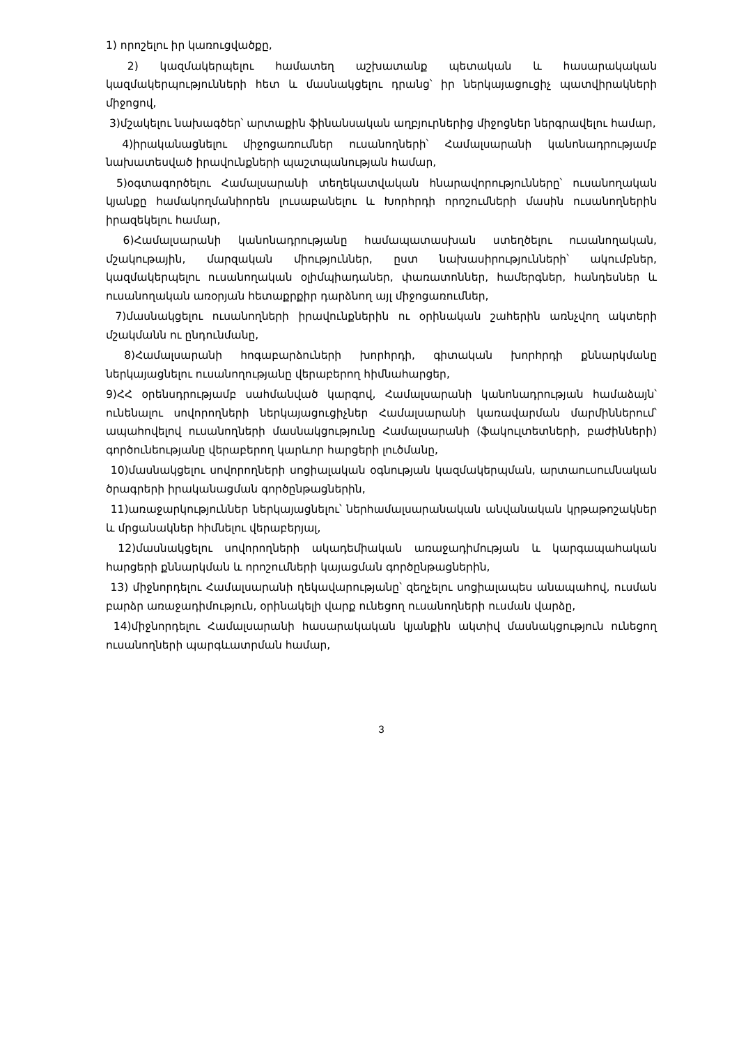1) որոշելու իր կառուցվածքը,
2) կազմակերպելու համատեղ աշխատանք պետական և հասարակական կազմակերպությունների հետ և մասնակցելու դրանց՝ իր ներկայացուցիչ պատվիրակների միջոցով,
3)մշակելու նախագծեր՝ արտաքին ֆինանսական աղբյուրներից միջոցներ ներգրավելու համար,
4)իրականացնելու միջոցառումներ ուսանողների՝ Համալսարանի կանոնադրությամբ նախատեսված իրավունքների պաշտպանության համար,
5)օգտագործելու Համալսարանի տեղեկատվական հնարավորությունները՝ ուսանողական կյանքը համակողմանիորեն լուսաբանելու և Խորհրդի որոշումների մասին ուսանողներին իրազեկելու համար,
6)Համալսարանի կանոնադրությանը համապատասխան ստեղծելու ուսանողական, մշակութային, մարզական միություններ, ըստ նախասիրությունների՝ ակումբներ, կազմակերպելու ուսանողական օլիմպիադաներ, փառատոններ, համերգներ, հանդեսներ և ուսանողական առօրյան հետաքրքիր դարձնող այլ միջոցառումներ,
7)մասնակցելու ուսանողների իրավունքներին ու օրինական շահերին առնչվող ակտերի մշակմանն ու ընդունմանը,
8)Համալսարանի հոգաբարձուների խորհրդի, գիտական խորհրդի քննարկմանը ներկայացնելու ուսանողությանը վերաբերող հիմնահարցեր,
9)ՀՀ օրենսդրությամբ սահմանված կարգով, Համալսարանի կանոնադրության համաձայն՝ ունենալու սովորողների ներկայացուցիչներ Համալսարանի կառավարման մարմիններում՝ ապահովելով ուսանողների մասնակցությունը Համալսարանի (ֆակուլտետների, բաժինների) գործունեությանը վերաբերող կարևոր հարցերի լուծմանը,
10)մասնակցելու սովորողների սոցիալական օգնության կազմակերպման, արտաուսումնական ծրագրերի իրականացման գործընթացներին,
11)առաջարկություններ ներկայացնելու՝ ներհամալսարանական անվանական կրթաթոշակներ և մրցանակներ հիմնելու վերաբերյալ,
12)մասնակցելու սովորողների ակադեմիական առաջադիմության և կարգապահական հարցերի քննարկման և որոշումների կայացման գործընթացներին,
13) միջնորդելու Համալսարանի ղեկավարությանը՝ զեղչելու սոցիալապես անապահով, ուսման բարձր առաջադիմություն, օրինակելի վարք ունեցող ուսանողների ուսման վարձը,
14)միջնորդելու Համալսարանի հասարակական կյանքին ակտիվ մասնակցություն ունեցող ուսանողների պարգևատրման համար,
3